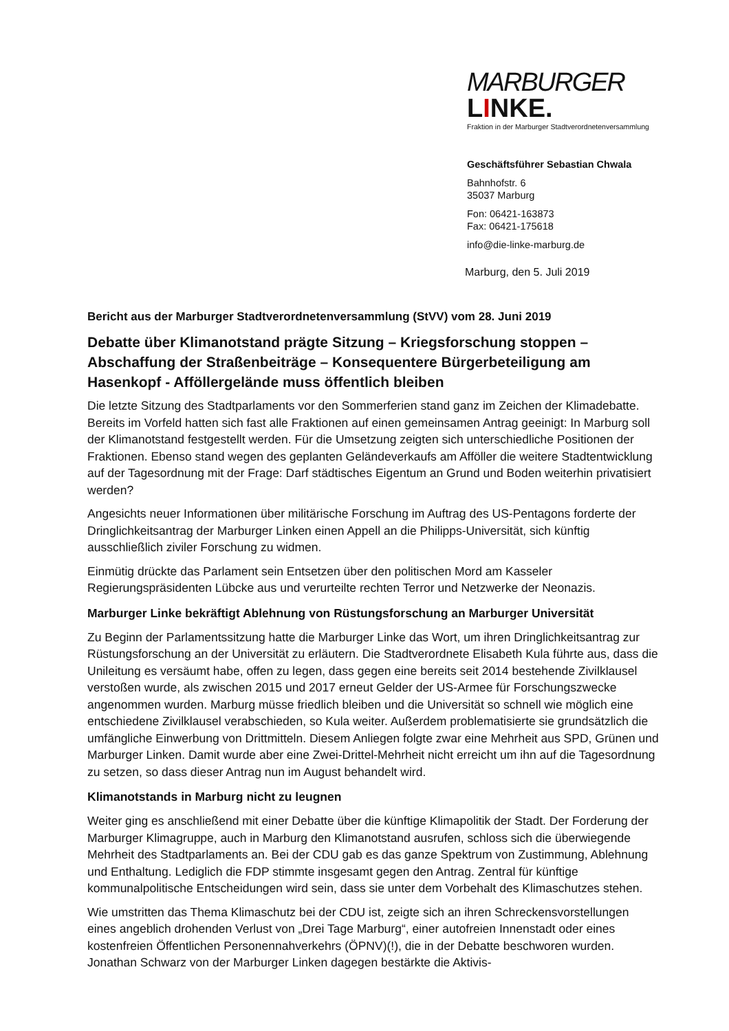MARBURGER LINKE.
Fraktion in der Marburger Stadtverordnetenversammlung
Geschäftsführer Sebastian Chwala
Bahnhofstr. 6
35037 Marburg
Fon: 06421-163873
Fax: 06421-175618
info@die-linke-marburg.de
Marburg, den 5. Juli 2019
Bericht aus der Marburger Stadtverordnetenversammlung (StVV) vom 28. Juni 2019
Debatte über Klimanotstand prägte Sitzung – Kriegsforschung stoppen – Abschaffung der Straßenbeiträge – Konsequentere Bürgerbeteiligung am Hasenkopf - Afföllergelände muss öffentlich bleiben
Die letzte Sitzung des Stadtparlaments vor den Sommerferien stand ganz im Zeichen der Klimadebatte. Bereits im Vorfeld hatten sich fast alle Fraktionen auf einen gemeinsamen Antrag geeinigt: In Marburg soll der Klimanotstand festgestellt werden. Für die Umsetzung zeigten sich unterschiedliche Positionen der Fraktionen. Ebenso stand wegen des geplanten Geländeverkaufs am Afföller die weitere Stadtentwicklung auf der Tagesordnung mit der Frage: Darf städtisches Eigentum an Grund und Boden weiterhin privatisiert werden?
Angesichts neuer Informationen über militärische Forschung im Auftrag des US-Pentagons forderte der Dringlichkeitsantrag der Marburger Linken einen Appell an die Philipps-Universität, sich künftig ausschließlich ziviler Forschung zu widmen.
Einmütig drückte das Parlament sein Entsetzen über den politischen Mord am Kasseler Regierungspräsidenten Lübcke aus und verurteilte rechten Terror und Netzwerke der Neonazis.
Marburger Linke bekräftigt Ablehnung von Rüstungsforschung an Marburger Universität
Zu Beginn der Parlamentssitzung hatte die Marburger Linke das Wort, um ihren Dringlichkeitsantrag zur Rüstungsforschung an der Universität zu erläutern. Die Stadtverordnete Elisabeth Kula führte aus, dass die Unileitung es versäumt habe, offen zu legen, dass gegen eine bereits seit 2014 bestehende Zivilklausel verstoßen wurde, als zwischen 2015 und 2017 erneut Gelder der US-Armee für Forschungszwecke angenommen wurden. Marburg müsse friedlich bleiben und die Universität so schnell wie möglich eine entschiedene Zivilklausel verabschieden, so Kula weiter. Außerdem problematisierte sie grundsätzlich die umfängliche Einwerbung von Drittmitteln. Diesem Anliegen folgte zwar eine Mehrheit aus SPD, Grünen und Marburger Linken. Damit wurde aber eine Zwei-Drittel-Mehrheit nicht erreicht um ihn auf die Tagesordnung zu setzen, so dass dieser Antrag nun im August behandelt wird.
Klimanotstands in Marburg nicht zu leugnen
Weiter ging es anschließend mit einer Debatte über die künftige Klimapolitik der Stadt. Der Forderung der Marburger Klimagruppe, auch in Marburg den Klimanotstand ausrufen, schloss sich die überwiegende Mehrheit des Stadtparlaments an. Bei der CDU gab es das ganze Spektrum von Zustimmung, Ablehnung und Enthaltung. Lediglich die FDP stimmte insgesamt gegen den Antrag. Zentral für künftige kommunalpolitische Entscheidungen wird sein, dass sie unter dem Vorbehalt des Klimaschutzes stehen.
Wie umstritten das Thema Klimaschutz bei der CDU ist, zeigte sich an ihren Schreckensvorstellungen eines angeblich drohenden Verlust von „Drei Tage Marburg“, einer autofreien Innenstadt oder eines kostenfreien Öffentlichen Personennahverkehrs (ÖPNV)(!), die in der Debatte beschworen wurden. Jonathan Schwarz von der Marburger Linken dagegen bestärkte die Aktivis-